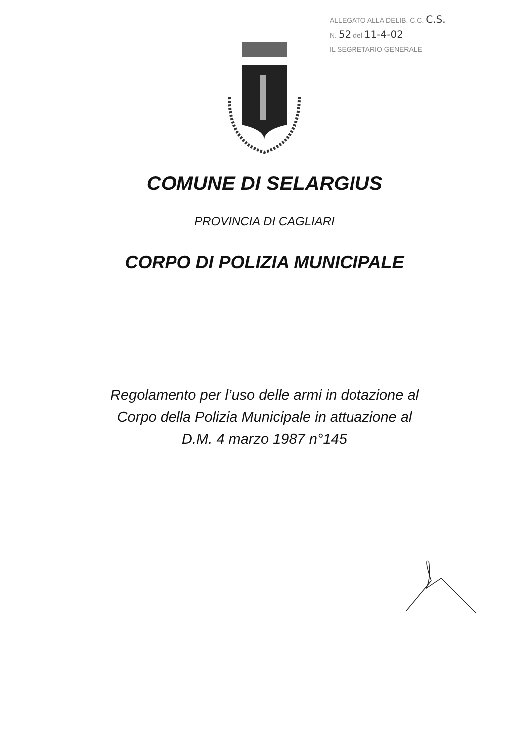ALLEGATO ALLA DELIB. C.C. C.S.
N. 52 del 11-4-02
IL SEGRETARIO GENERALE
COMUNE DI SELARGIUS
PROVINCIA DI CAGLIARI
CORPO DI POLIZIA MUNICIPALE
Regolamento per l’uso delle armi in dotazione al
Corpo della Polizia Municipale in attuazione al
D.M. 4 marzo 1987 n°145